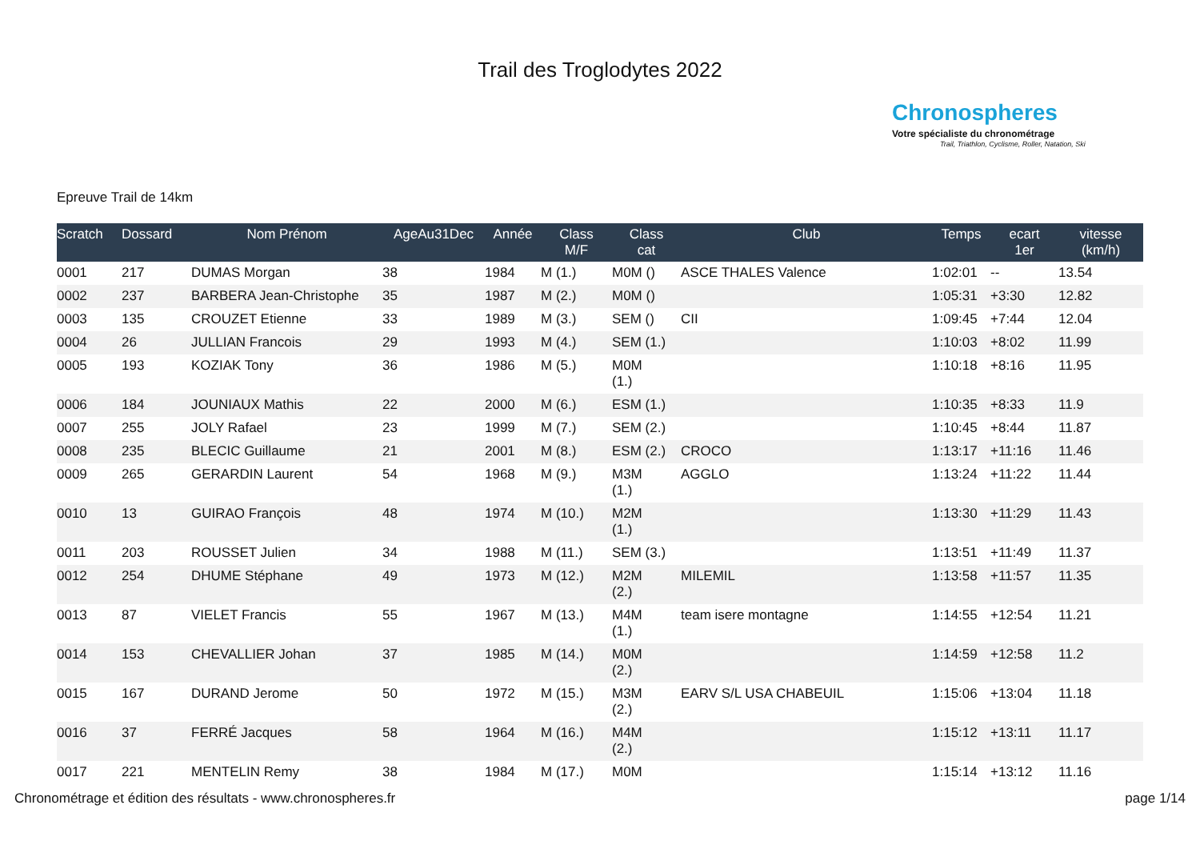Trail des Troglodytes 2022
Chronospheres
Votre spécialiste du chronométrage
Trail, Triathlon, Cyclisme, Roller, Natation, Ski
Epreuve Trail de 14km
| Scratch | Dossard | Nom Prénom | AgeAu31Dec | Année | Class M/F | Class cat | Club | Temps | ecart 1er | vitesse (km/h) |
| --- | --- | --- | --- | --- | --- | --- | --- | --- | --- | --- |
| 0001 | 217 | DUMAS Morgan | 38 | 1984 | M (1.) | M0M () | ASCE THALES Valence | 1:02:01 | -- | 13.54 |
| 0002 | 237 | BARBERA Jean-Christophe | 35 | 1987 | M (2.) | M0M () | | 1:05:31 | +3:30 | 12.82 |
| 0003 | 135 | CROUZET Etienne | 33 | 1989 | M (3.) | SEM () | CII | 1:09:45 | +7:44 | 12.04 |
| 0004 | 26 | JULLIAN Francois | 29 | 1993 | M (4.) | SEM (1.) | | 1:10:03 | +8:02 | 11.99 |
| 0005 | 193 | KOZIAK Tony | 36 | 1986 | M (5.) | M0M (1.) | | 1:10:18 | +8:16 | 11.95 |
| 0006 | 184 | JOUNIAUX Mathis | 22 | 2000 | M (6.) | ESM (1.) | | 1:10:35 | +8:33 | 11.9 |
| 0007 | 255 | JOLY Rafael | 23 | 1999 | M (7.) | SEM (2.) | | 1:10:45 | +8:44 | 11.87 |
| 0008 | 235 | BLECIC Guillaume | 21 | 2001 | M (8.) | ESM (2.) | CROCO | 1:13:17 | +11:16 | 11.46 |
| 0009 | 265 | GERARDIN Laurent | 54 | 1968 | M (9.) | M3M (1.) | AGGLO | 1:13:24 | +11:22 | 11.44 |
| 0010 | 13 | GUIRAO François | 48 | 1974 | M (10.) | M2M (1.) | | 1:13:30 | +11:29 | 11.43 |
| 0011 | 203 | ROUSSET Julien | 34 | 1988 | M (11.) | SEM (3.) | | 1:13:51 | +11:49 | 11.37 |
| 0012 | 254 | DHUME Stéphane | 49 | 1973 | M (12.) | M2M (2.) | MILEMIL | 1:13:58 | +11:57 | 11.35 |
| 0013 | 87 | VIELET Francis | 55 | 1967 | M (13.) | M4M (1.) | team isere montagne | 1:14:55 | +12:54 | 11.21 |
| 0014 | 153 | CHEVALLIER Johan | 37 | 1985 | M (14.) | M0M (2.) | | 1:14:59 | +12:58 | 11.2 |
| 0015 | 167 | DURAND Jerome | 50 | 1972 | M (15.) | M3M (2.) | EARV S/L USA CHABEUIL | 1:15:06 | +13:04 | 11.18 |
| 0016 | 37 | FERRÉ Jacques | 58 | 1964 | M (16.) | M4M (2.) | | 1:15:12 | +13:11 | 11.17 |
| 0017 | 221 | MENTELIN Remy | 38 | 1984 | M (17.) | M0M | | 1:15:14 | +13:12 | 11.16 |
Chronométrage et édition des résultats - www.chronospheres.fr page 1/14